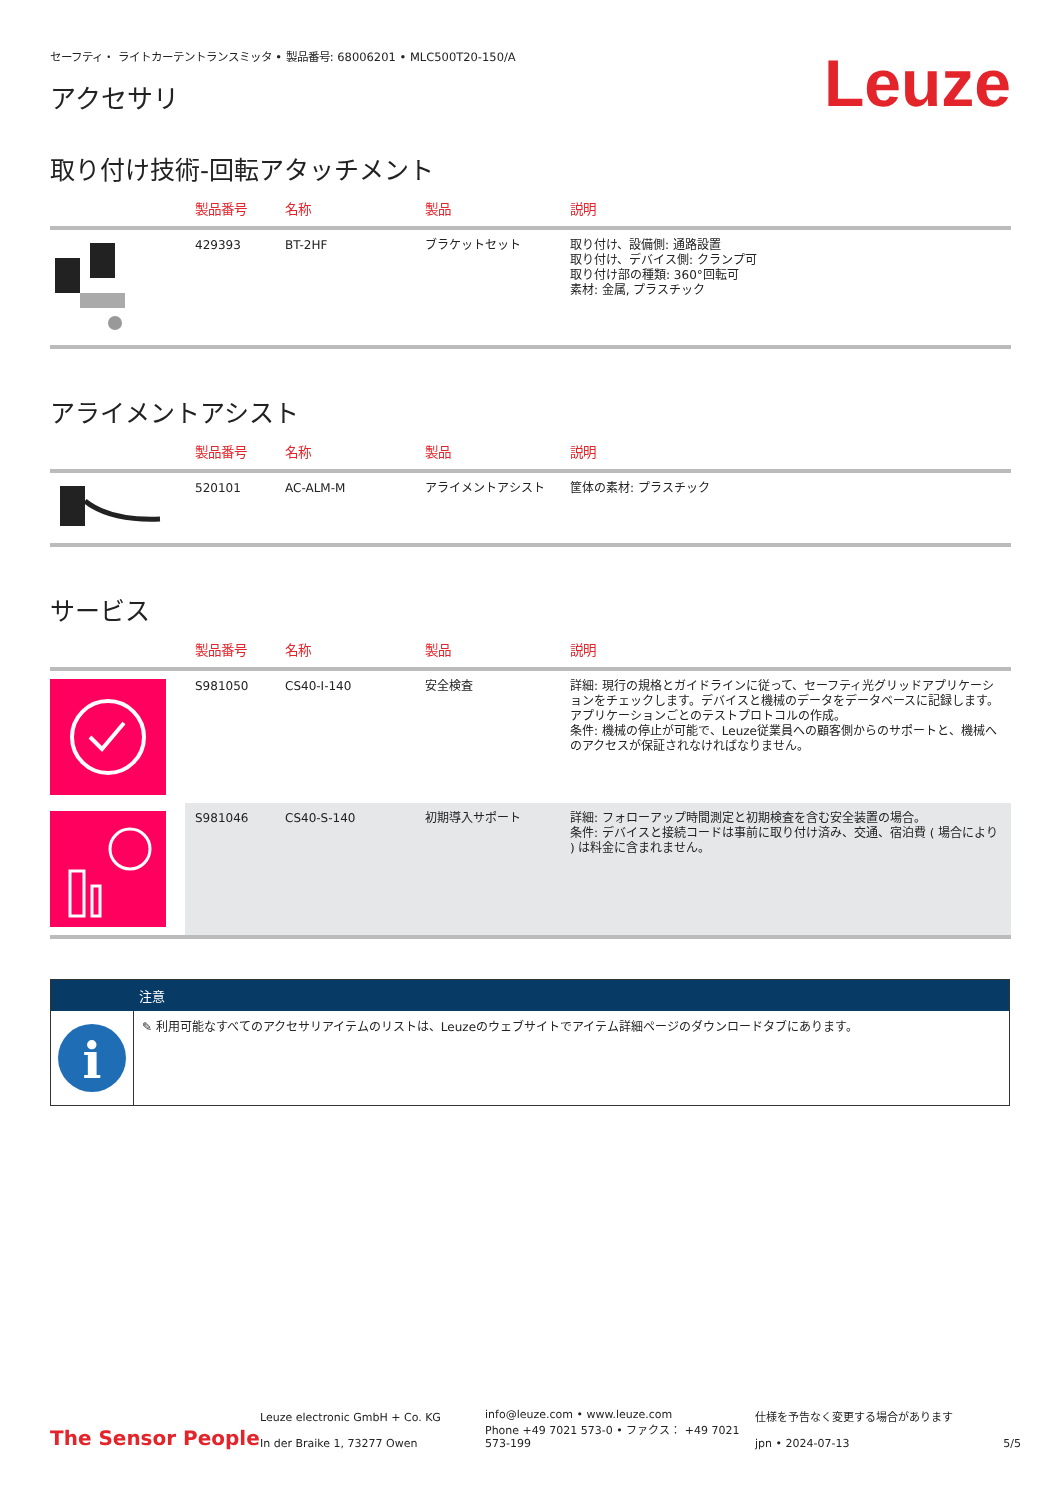セーフティ・ ライトカーテントランスミッタ • 製品番号: 68006201 • MLC500T20-150/A
アクセサリ
Leuze
取り付け技術-回転アタッチメント
| | 製品番号 | 名称 | 製品 | 説明 |
| --- | --- | --- | --- | --- |
| | 429393 | BT-2HF | ブラケットセット | 取り付け、設備側: 通路設置 取り付け、デバイス側: クランプ可 取り付け部の種類: 360°回転可 素材: 金属, プラスチック |
アライメントアシスト
| | 製品番号 | 名称 | 製品 | 説明 |
| --- | --- | --- | --- | --- |
| | 520101 | AC-ALM-M | アライメントアシスト | 筐体の素材: プラスチック |
サービス
| | 製品番号 | 名称 | 製品 | 説明 |
| --- | --- | --- | --- | --- |
| | S981050 | CS40-I-140 | 安全検査 | 詳細: 現行の規格とガイドラインに従って、セーフティ光グリッドアプリケーションをチェックします。デバイスと機械のデータをデータベースに記録します。アプリケーションごとのテストプロトコルの作成。 条件: 機械の停止が可能で、Leuze従業員への顧客側からのサポートと、機械へのアクセスが保証されなければなりません。 |
| | S981046 | CS40-S-140 | 初期導入サポート | 詳細: フォローアップ時間測定と初期検査を含む安全装置の場合。 条件: デバイスと接続コードは事前に取り付け済み、交通、宿泊費 ( 場合により ) は料金に含まれません。 |
注意
i
✎ 利用可能なすべてのアクセサリアイテムのリストは、Leuzeのウェブサイトでアイテム詳細ページのダウンロードタブにあります。
The Sensor People
Leuze electronic GmbH + Co. KG
In der Braike 1, 73277 Owen
info@leuze.com • www.leuze.com
Phone +49 7021 573-0 • ファクス： +49 7021 573-199
仕様を予告なく変更する場合があります
jpn • 2024-07-13
5/5